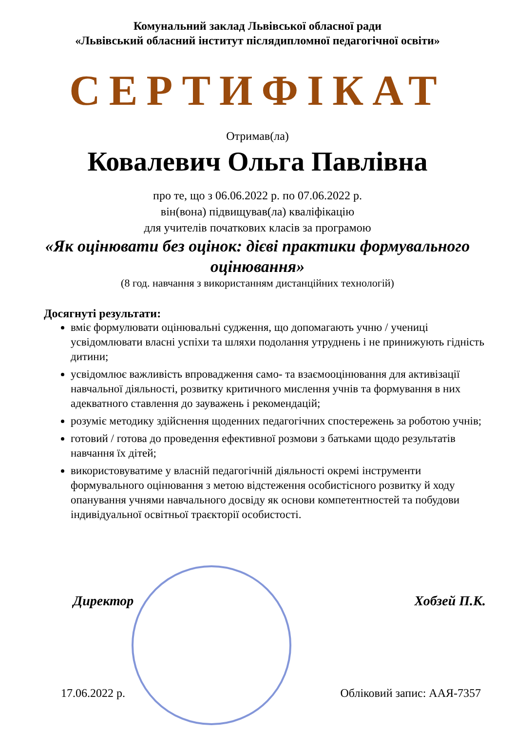Комунальний заклад Львівської обласної ради
«Львівський обласний інститут післядипломної педагогічної освіти»
СЕРТИФІКАТ
Отримав(ла)
Ковалевич Ольга Павлівна
про те, що з 06.06.2022 р. по 07.06.2022 р.
він(вона) підвищував(ла) кваліфікацію
для учителів початкових класів за програмою
«Як оцінювати без оцінок: дієві практики формувального оцінювання»
(8 год. навчання з використанням дистанційних технологій)
Досягнуті результати:
вміє формулювати оцінювальні судження, що допомагають учню / учениці усвідомлювати власні успіхи та шляхи подолання утруднень і не принижують гідність дитини;
усвідомлює важливість впровадження само- та взаємооцінювання для активізації навчальної діяльності, розвитку критичного мислення учнів та формування в них адекватного ставлення до зауважень і рекомендацій;
розуміє методику здійснення щоденних педагогічних спостережень за роботою учнів;
готовий / готова до проведення ефективної розмови з батьками щодо результатів навчання їх дітей;
використовуватиме у власній педагогічній діяльності окремі інструменти формувального оцінювання з метою відстеження особистісного розвитку й ходу опанування учнями навчального досвіду як основи компетентностей та побудови індивідуальної освітньої траєкторії особистості.
Директор Хобзей П.К.
17.06.2022 р. Обліковий запис: ААЯ-7357